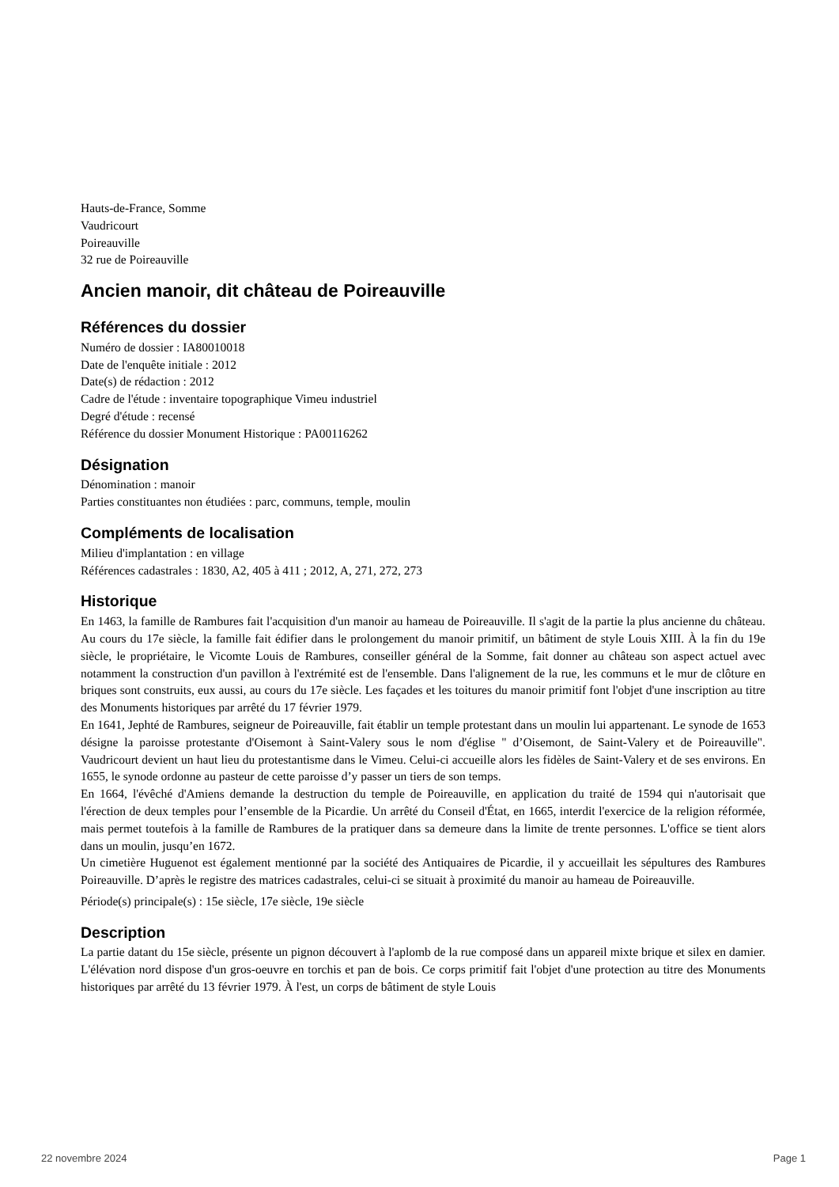Hauts-de-France, Somme
Vaudricourt
Poireauville
32 rue de Poireauville
Ancien manoir, dit château de Poireauville
Références du dossier
Numéro de dossier : IA80010018
Date de l'enquête initiale : 2012
Date(s) de rédaction : 2012
Cadre de l'étude : inventaire topographique Vimeu industriel
Degré d'étude : recensé
Référence du dossier Monument Historique : PA00116262
Désignation
Dénomination : manoir
Parties constituantes non étudiées : parc, communs, temple, moulin
Compléments de localisation
Milieu d'implantation : en village
Références cadastrales : 1830, A2, 405 à 411 ; 2012, A, 271, 272, 273
Historique
En 1463, la famille de Rambures fait l'acquisition d'un manoir au hameau de Poireauville. Il s'agit de la partie la plus ancienne du château. Au cours du 17e siècle, la famille fait édifier dans le prolongement du manoir primitif, un bâtiment de style Louis XIII. À la fin du 19e siècle, le propriétaire, le Vicomte Louis de Rambures, conseiller général de la Somme, fait donner au château son aspect actuel avec notamment la construction d'un pavillon à l'extrémité est de l'ensemble. Dans l'alignement de la rue, les communs et le mur de clôture en briques sont construits, eux aussi, au cours du 17e siècle. Les façades et les toitures du manoir primitif font l'objet d'une inscription au titre des Monuments historiques par arrêté du 17 février 1979.
En 1641, Jephté de Rambures, seigneur de Poireauville, fait établir un temple protestant dans un moulin lui appartenant. Le synode de 1653 désigne la paroisse protestante d'Oisemont à Saint-Valery sous le nom d'église " d’Oisemont, de Saint-Valery et de Poireauville". Vaudricourt devient un haut lieu du protestantisme dans le Vimeu. Celui-ci accueille alors les fidèles de Saint-Valery et de ses environs. En 1655, le synode ordonne au pasteur de cette paroisse d’y passer un tiers de son temps.
En 1664, l'évêché d'Amiens demande la destruction du temple de Poireauville, en application du traité de 1594 qui n'autorisait que l'érection de deux temples pour l’ensemble de la Picardie. Un arrêté du Conseil d'État, en 1665, interdit l'exercice de la religion réformée, mais permet toutefois à la famille de Rambures de la pratiquer dans sa demeure dans la limite de trente personnes. L'office se tient alors dans un moulin, jusqu’en 1672.
Un cimetière Huguenot est également mentionné par la société des Antiquaires de Picardie, il y accueillait les sépultures des Rambures Poireauville. D’après le registre des matrices cadastrales, celui-ci se situait à proximité du manoir au hameau de Poireauville.
Période(s) principale(s) : 15e siècle, 17e siècle, 19e siècle
Description
La partie datant du 15e siècle, présente un pignon découvert à l'aplomb de la rue composé dans un appareil mixte brique et silex en damier. L'élévation nord dispose d'un gros-oeuvre en torchis et pan de bois. Ce corps primitif fait l'objet d'une protection au titre des Monuments historiques par arrêté du 13 février 1979. À l'est, un corps de bâtiment de style Louis
22 novembre 2024 Page 1